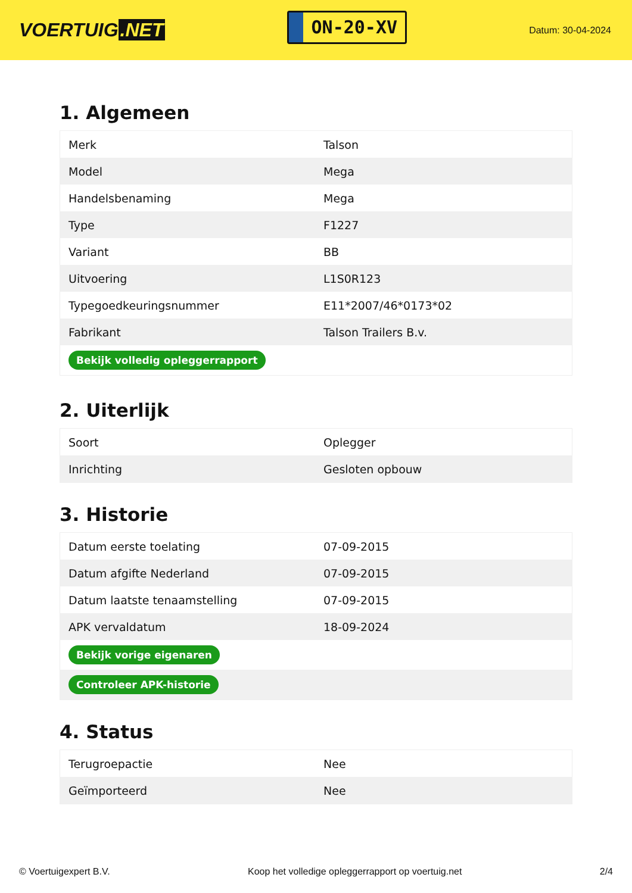VOERTUIG.NET
ON-20-XV
Datum: 30-04-2024
1. Algemeen
| Merk | Talson |
| Model | Mega |
| Handelsbenaming | Mega |
| Type | F1227 |
| Variant | BB |
| Uitvoering | L1S0R123 |
| Typegoedkeuringsnummer | E11*2007/46*0173*02 |
| Fabrikant | Talson Trailers B.v. |
| Bekijk volledig opleggerrapport | |
2. Uiterlijk
| Soort | Oplegger |
| Inrichting | Gesloten opbouw |
3. Historie
| Datum eerste toelating | 07-09-2015 |
| Datum afgifte Nederland | 07-09-2015 |
| Datum laatste tenaamstelling | 07-09-2015 |
| APK vervaldatum | 18-09-2024 |
| Bekijk vorige eigenaren | |
| Controleer APK-historie | |
4. Status
| Terugroepactie | Nee |
| Geïmporteerd | Nee |
© Voertuigexpert B.V. Koop het volledige opleggerrapport op voertuig.net 2/4